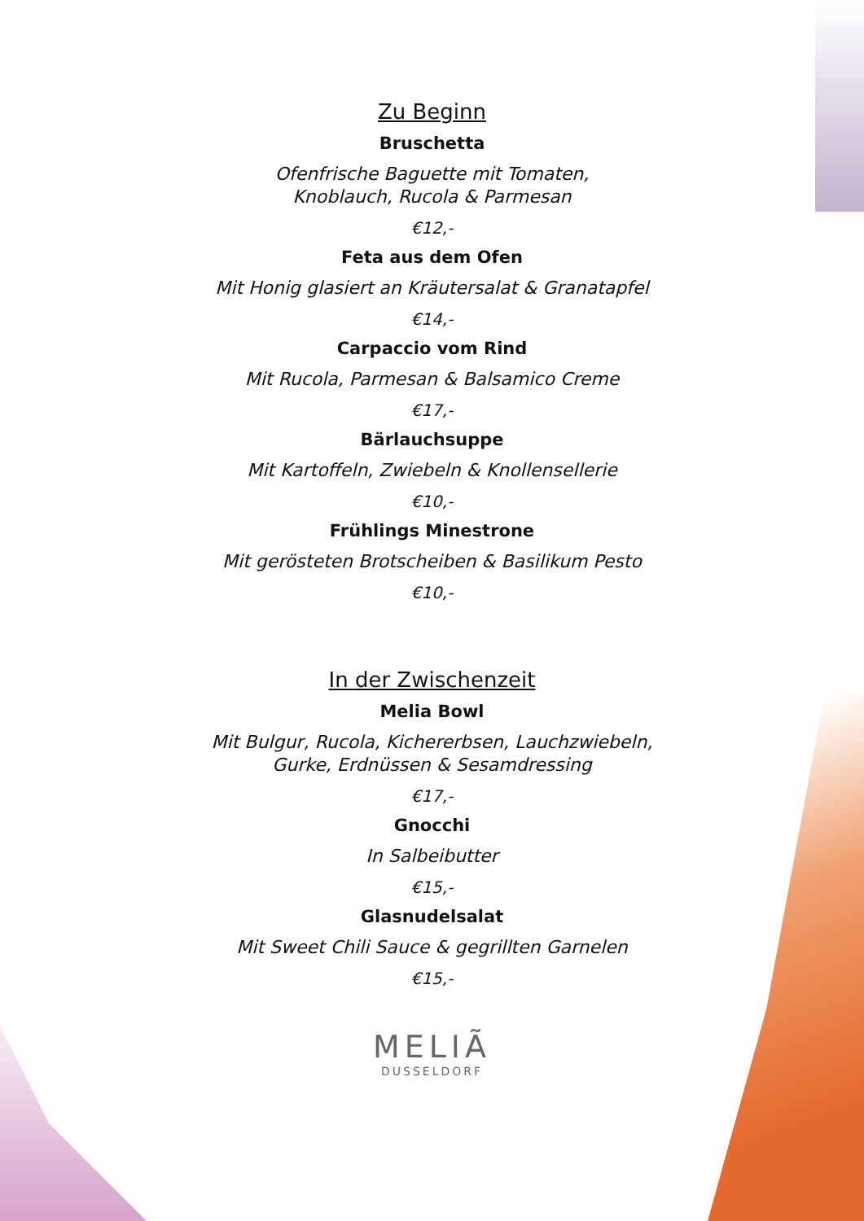Zu Beginn
Bruschetta
Ofenfrische Baguette mit Tomaten,
Knoblauch, Rucola & Parmesan
€12,-
Feta aus dem Ofen
Mit Honig glasiert an Kräutersalat & Granatapfel
€14,-
Carpaccio vom Rind
Mit Rucola, Parmesan & Balsamico Creme
€17,-
Bärlauchsuppe
Mit Kartoffeln, Zwiebeln & Knollensellerie
€10,-
Frühlings Minestrone
Mit gerösteten Brotscheiben & Basilikum Pesto
€10,-
In der Zwischenzeit
Melia Bowl
Mit Bulgur, Rucola, Kichererbsen, Lauchzwiebeln,
Gurke, Erdnüssen & Sesamdressing
€17,-
Gnocchi
In Salbeibutter
€15,-
Glasnudelsalat
Mit Sweet Chili Sauce & gegrillten Garnelen
€15,-
MELIÃ
DUSSELDORF